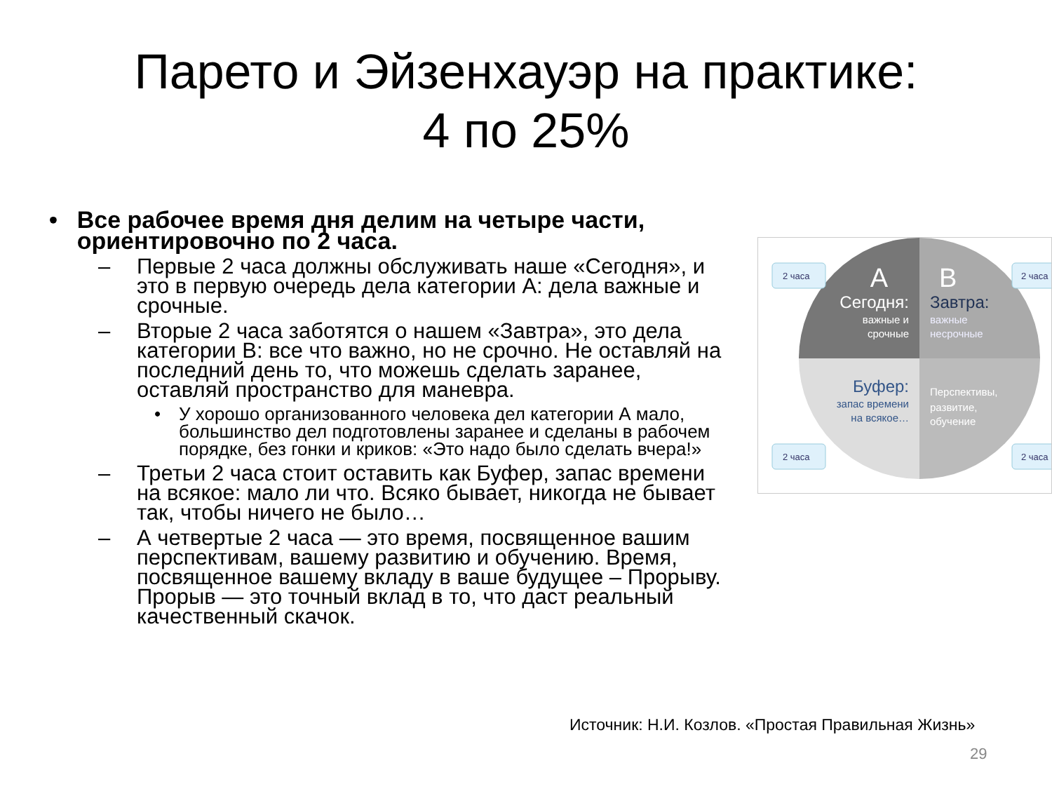Парето и Эйзенхауэр на практике:
4 по 25%
• Все рабочее время дня делим на четыре части, ориентировочно по 2 часа.
– Первые 2 часа должны обслуживать наше «Сегодня», и это в первую очередь дела категории А: дела важные и срочные.
– Вторые 2 часа заботятся о нашем «Завтра», это дела категории B: все что важно, но не срочно. Не оставляй на последний день то, что можешь сделать заранее, оставляй пространство для маневра.
• У хорошо организованного человека дел категории А мало, большинство дел подготовлены заранее и сделаны в рабочем порядке, без гонки и криков: «Это надо было сделать вчера!»
– Третьи 2 часа стоит оставить как Буфер, запас времени на всякое: мало ли что. Всяко бывает, никогда не бывает так, чтобы ничего не было…
– А четвертые 2 часа — это время, посвященное вашим перспективам, вашему развитию и обучению. Время, посвященное вашему вкладу в ваше будущее – Прорыву. Прорыв — это точный вклад в то, что даст реальный качественный скачок.
2 часа
2 часа
2 часа
2 часа
A
Сегодня:
важные и
срочные
B
Завтра:
важные
несрочные
Буфер:
запас времени
на всякое…
Перспективы,
развитие,
обучение
Источник: Н.И. Козлов. «Простая Правильная Жизнь»
29